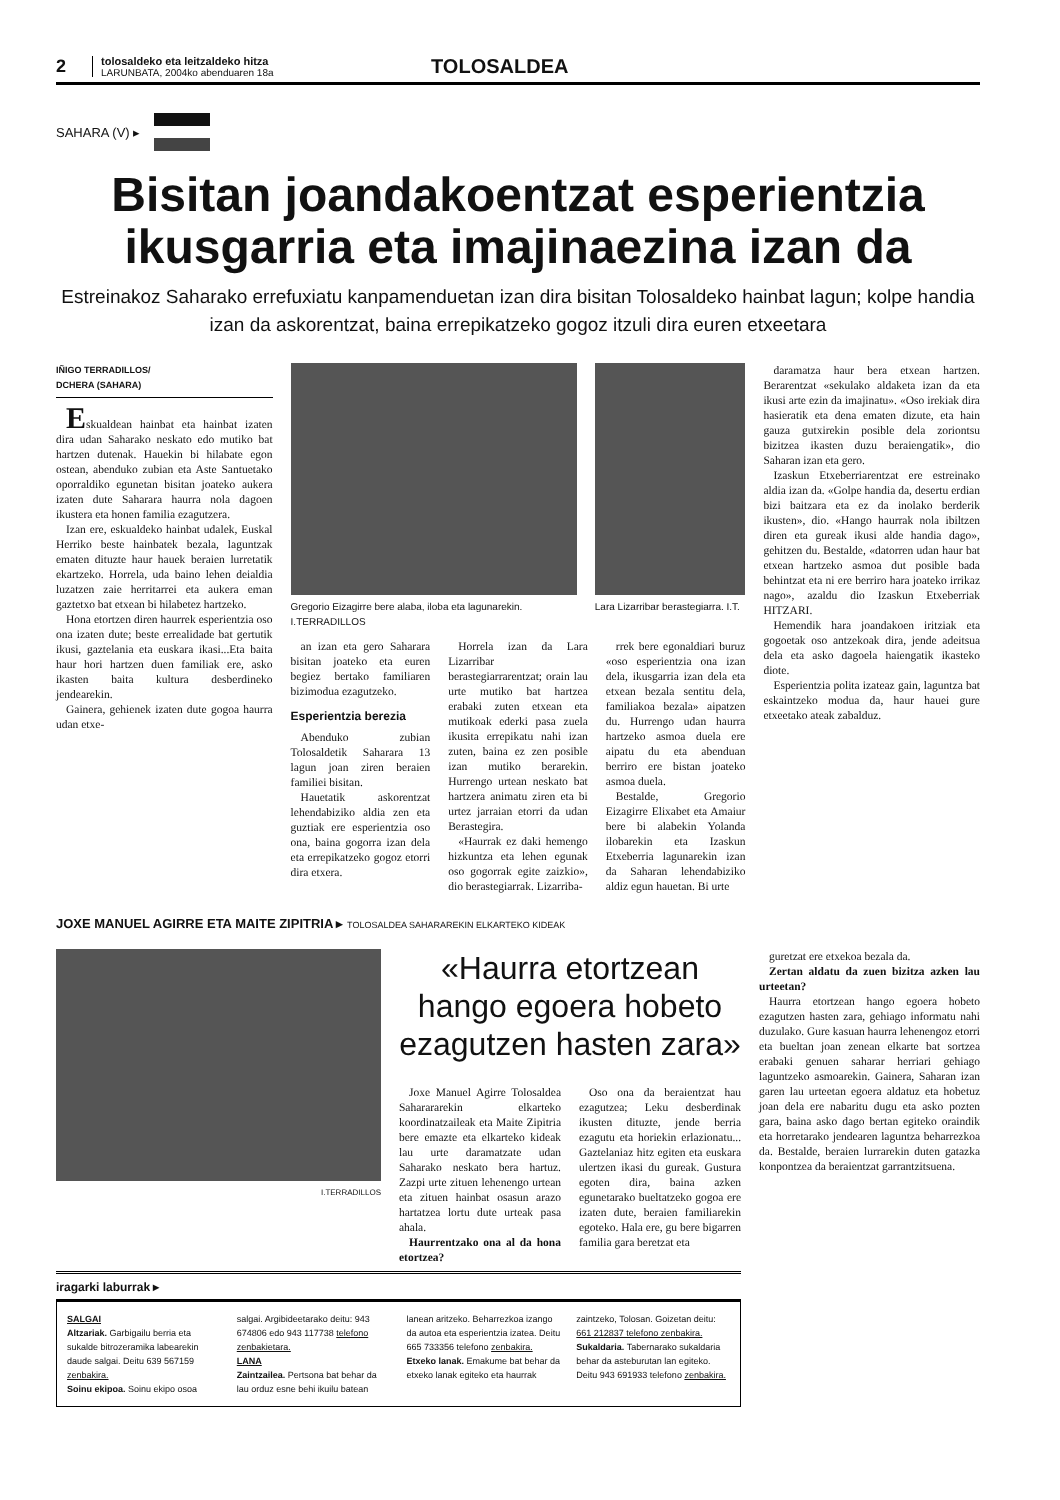2
tolosaldeko eta leitzaldeko hitza
LARUNBATA, 2004ko abenduaren 18a
TOLOSALDEA
SAHARA (V) ▸
Bisitan joandakoentzat esperientzia ikusgarria eta imajinaezina izan da
Estreinakoz Saharako errefuxiatu kanpamenduetan izan dira bisitan Tolosaldeko hainbat lagun; kolpe handia izan da askorentzat, baina errepikatzeko gogoz itzuli dira euren etxeetara
IÑIGO TERRADILLOS/
DCHERA (SAHARA)
Eskualdean hainbat eta hainbat izaten dira udan Saharako neskato edo mutiko bat hartzen dutenak. Hauekin bi hilabate egon ostean, abenduko zubian eta Aste Santuetako oporraldiko egunetan bisitan joateko aukera izaten dute Saharara haurra nola dagoen ikustera eta honen familia ezagutzera.
Izan ere, eskualdeko hainbat udalek, Euskal Herriko beste hainbatek bezala, laguntzak ematen dituzte haur hauek beraien lurretatik ekartzeko. Horrela, uda baino lehen deialdia luzatzen zaie herritarrei eta aukera eman gaztetxo bat etxean bi hilabetez hartzeko.
Hona etortzen diren haurrek esperientzia oso ona izaten dute; beste errealidade bat gertutik ikusi, gaztelania eta euskara ikasi...Eta baita haur hori hartzen duen familiak ere, asko ikasten baita kultura desberdineko jendearekin.
Gainera, gehienek izaten dute gogoa haurra udan etxe-
Gregorio Eizagirre bere alaba, iloba eta lagunarekin. I.TERRADILLOS
Lara Lizarribar berastegiarra. I.T.
an izan eta gero Saharara bisitan joateko eta euren begiez bertako familiaren bizimodua ezagutzeko.
Esperientzia berezia
Abenduko zubian Tolosaldetik Saharara 13 lagun joan ziren beraien familiei bisitan.
Hauetatik askorentzat lehendabiziko aldia zen eta guztiak ere esperientzia oso ona, baina gogorra izan dela eta errepikatzeko gogoz etorri dira etxera.
Horrela izan da Lara Lizarribar berastegiarrarentzat; orain lau urte mutiko bat hartzea erabaki zuten etxean eta mutikoak ederki pasa zuela ikusita errepikatu nahi izan zuten, baina ez zen posible izan mutiko berarekin. Hurrengo urtean neskato bat hartzera animatu ziren eta bi urtez jarraian etorri da udan Berastegira.
«Haurrak ez daki hemengo hizkuntza eta lehen egunak oso gogorrak egite zaizkio», dio berastegiarrak. Lizarriba-
rrek bere egonaldiari buruz «oso esperientzia ona izan dela, ikusgarria izan dela eta etxean bezala sentitu dela, familiakoa bezala» aipatzen du. Hurrengo udan haurra hartzeko asmoa duela ere aipatu du eta abenduan berriro ere bistan joateko asmoa duela.
Bestalde, Gregorio Eizagirre Elixabet eta Amaiur bere bi alabekin Yolanda ilobarekin eta Izaskun Etxeberria lagunarekin izan da Saharan lehendabiziko aldiz egun hauetan. Bi urte
daramatza haur bera etxean hartzen. Berarentzat «sekulako aldaketa izan da eta ikusi arte ezin da imajinatu». «Oso irekiak dira hasieratik eta dena ematen dizute, eta hain gauza gutxirekin posible dela zoriontsu bizitzea ikasten duzu beraiengatik», dio Saharan izan eta gero.
Izaskun Etxeberriarentzat ere estreinako aldia izan da. «Golpe handia da, desertu erdian bizi baitzara eta ez da inolako berderik ikusten», dio. «Hango haurrak nola ibiltzen diren eta gureak ikusi alde handia dago», gehitzen du. Bestalde, «datorren udan haur bat etxean hartzeko asmoa dut posible bada behintzat eta ni ere berriro hara joateko irrikaz nago», azaldu dio Izaskun Etxeberriak HITZARI.
Hemendik hara joandakoen iritziak eta gogoetak oso antzekoak dira, jende adeitsua dela eta asko dagoela haiengatik ikasteko diote.
Esperientzia polita izateaz gain, laguntza bat eskaintzeko modua da, haur hauei gure etxeetako ateak zabalduz.
JOXE MANUEL AGIRRE ETA MAITE ZIPITRIA ▸ TOLOSALDEA SAHARAREKIN ELKARTEKO KIDEAK
I.TERRADILLOS
«Haurra etortzean hango egoera hobeto ezagutzen hasten zara»
Joxe Manuel Agirre Tolosaldea Saharararekin elkarteko koordinatzaileak eta Maite Zipitria bere emazte eta elkarteko kideak lau urte daramatzate udan Saharako neskato bera hartuz. Zazpi urte zituen lehenengo urtean eta zituen hainbat osasun arazo hartatzea lortu dute urteak pasa ahala.
Haurrentzako ona al da hona etortzea?
Oso ona da beraientzat hau ezagutzea; Leku desberdinak ikusten dituzte, jende berria ezagutu eta horiekin erlazionatu... Gaztelaniaz hitz egiten eta euskara ulertzen ikasi du gureak. Gustura egoten dira, baina azken egunetarako bueltatzeko gogoa ere izaten dute, beraien familiarekin egoteko. Hala ere, gu bere bigarren familia gara beretzat eta
iragarki laburrak ▸
SALGAI
Altzariak. Garbigailu berria eta sukalde bitrozeramika labearekin daude salgai. Deitu 639 567159 zenbakira.
Soinu ekipoa. Soinu ekipo osoa
salgai. Argibideetarako deitu: 943 674806 edo 943 117738 telefono zenbakietara.
LANA
Zaintzailea. Pertsona bat behar da lau orduz esne behi ikuilu batean
lanean aritzeko. Beharrezkoa izango da autoa eta esperientzia izatea. Deitu 665 733356 telefono zenbakira.
Etxeko lanak. Emakume bat behar da etxeko lanak egiteko eta haurrak
zaintzeko, Tolosan. Goizetan deitu: 661 212837 telefono zenbakira.
Sukaldaria. Tabernarako sukaldaria behar da asteburutan lan egiteko. Deitu 943 691933 telefono zenbakira.
guretzat ere etxekoa bezala da.
Zertan aldatu da zuen bizitza azken lau urteetan?
Haurra etortzean hango egoera hobeto ezagutzen hasten zara, gehiago informatu nahi duzulako. Gure kasuan haurra lehenengoz etorri eta bueltan joan zenean elkarte bat sortzea erabaki genuen saharar herriari gehiago laguntzeko asmoarekin. Gainera, Saharan izan garen lau urteetan egoera aldatuz eta hobetuz joan dela ere nabaritu dugu eta asko pozten gara, baina asko dago bertan egiteko oraindik eta horretarako jendearen laguntza beharrezkoa da. Bestalde, beraien lurrarekin duten gatazka konpontzea da beraientzat garrantzitsuena.